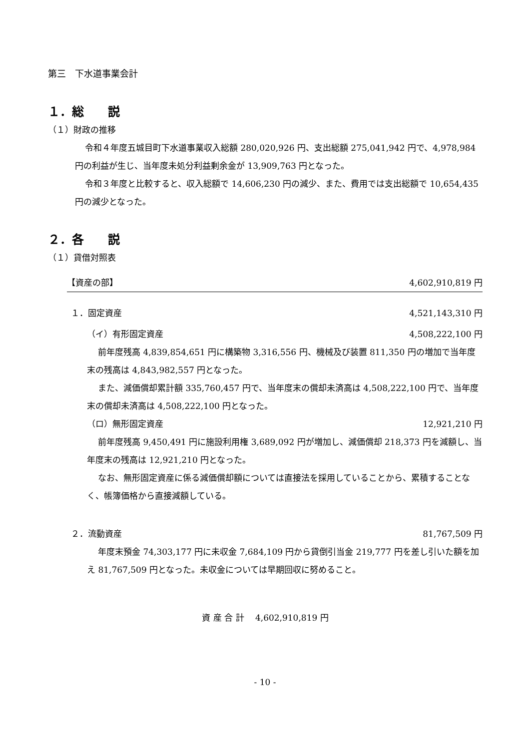第三　下水道事業会計
１．総　　説
（１）財政の推移
令和４年度五城目町下水道事業収入総額 280,020,926 円、支出総額 275,041,942 円で、4,978,984 円の利益が生じ、当年度未処分利益剰余金が 13,909,763 円となった。
令和３年度と比較すると、収入総額で 14,606,230 円の減少、また、費用では支出総額で 10,654,435 円の減少となった。
２．各　　説
（１）貸借対照表
【資産の部】 4,602,910,819 円
１．固定資産 4,521,143,310 円
（イ）有形固定資産 4,508,222,100 円
前年度残高 4,839,854,651 円に構築物 3,316,556 円、機械及び装置 811,350 円の増加で当年度末の残高は 4,843,982,557 円となった。
また、減価償却累計額 335,760,457 円で、当年度末の償却未済高は 4,508,222,100 円で、当年度末の償却未済高は 4,508,222,100 円となった。
（ロ）無形固定資産 12,921,210 円
前年度残高 9,450,491 円に施設利用権 3,689,092 円が増加し、減価償却 218,373 円を減額し、当年度末の残高は 12,921,210 円となった。
なお、無形固定資産に係る減価償却額については直接法を採用していることから、累積することなく、帳簿価格から直接減額している。
２．流動資産 81,767,509 円
年度末預金 74,303,177 円に未収金 7,684,109 円から貸倒引当金 219,777 円を差し引いた額を加え 81,767,509 円となった。未収金については早期回収に努めること。
資 産 合 計　 4,602,910,819 円
- 10 -